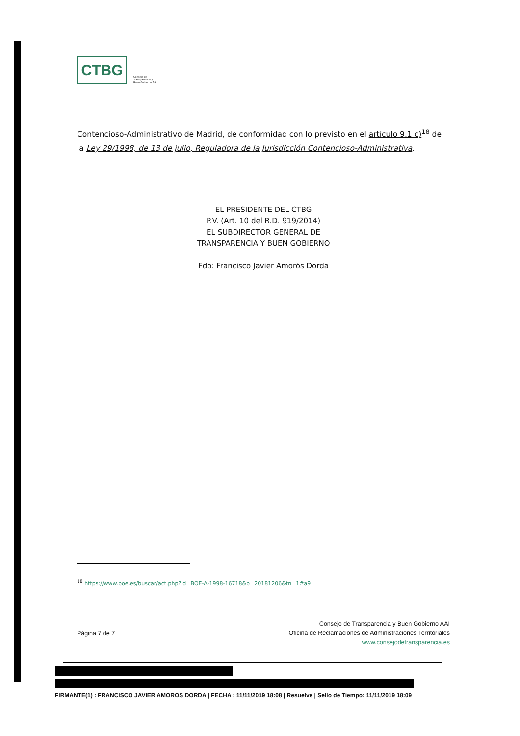CTBG
Consejo de
Transparencia y
Buen Gobierno AAI
Contencioso-Administrativo de Madrid, de conformidad con lo previsto en el artículo 9.1 c)<sup>18</sup> de la Ley 29/1998, de 13 de julio, Reguladora de la Jurisdicción Contencioso-Administrativa.
EL PRESIDENTE DEL CTBG
P.V. (Art. 10 del R.D. 919/2014)
EL SUBDIRECTOR GENERAL DE
TRANSPARENCIA Y BUEN GOBIERNO
Fdo: Francisco Javier Amorós Dorda
<sup>18</sup> https://www.boe.es/buscar/act.php?id=BOE-A-1998-16718&p=20181206&tn=1#a9
Página 7 de 7
Consejo de Transparencia y Buen Gobierno AAI
Oficina de Reclamaciones de Administraciones Territoriales
www.consejodetransparencia.es
FIRMANTE(1) : FRANCISCO JAVIER AMOROS DORDA | FECHA : 11/11/2019 18:08 | Resuelve | Sello de Tiempo: 11/11/2019 18:09